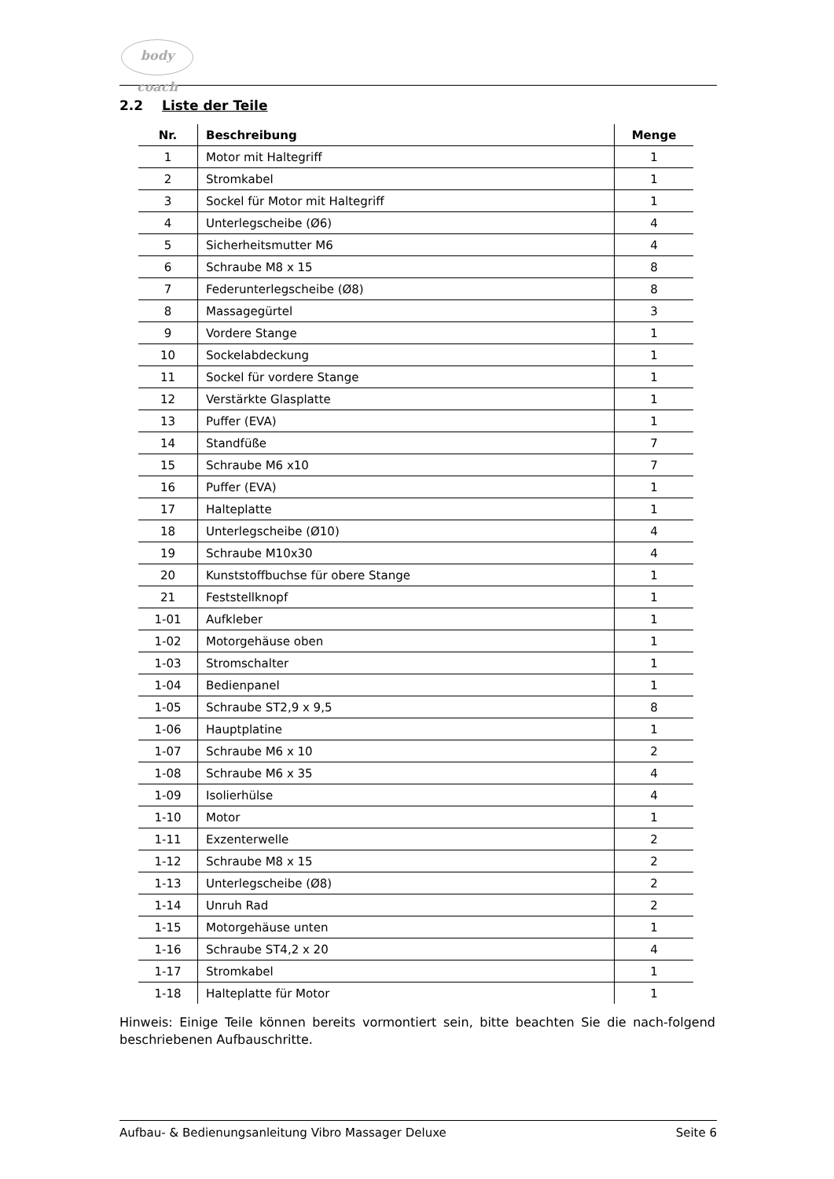body coach
2.2 Liste der Teile
| Nr. | Beschreibung | Menge |
| --- | --- | --- |
| 1 | Motor mit Haltegriff | 1 |
| 2 | Stromkabel | 1 |
| 3 | Sockel für Motor mit Haltegriff | 1 |
| 4 | Unterlegscheibe (Ø6) | 4 |
| 5 | Sicherheitsmutter M6 | 4 |
| 6 | Schraube M8 x 15 | 8 |
| 7 | Federunterlegscheibe (Ø8) | 8 |
| 8 | Massagegürtel | 3 |
| 9 | Vordere Stange | 1 |
| 10 | Sockelabdeckung | 1 |
| 11 | Sockel für vordere Stange | 1 |
| 12 | Verstärkte Glasplatte | 1 |
| 13 | Puffer (EVA) | 1 |
| 14 | Standfüße | 7 |
| 15 | Schraube M6 x10 | 7 |
| 16 | Puffer (EVA) | 1 |
| 17 | Halteplatte | 1 |
| 18 | Unterlegscheibe (Ø10) | 4 |
| 19 | Schraube M10x30 | 4 |
| 20 | Kunststoffbuchse für obere Stange | 1 |
| 21 | Feststellknopf | 1 |
| 1-01 | Aufkleber | 1 |
| 1-02 | Motorgehäuse oben | 1 |
| 1-03 | Stromschalter | 1 |
| 1-04 | Bedienpanel | 1 |
| 1-05 | Schraube ST2,9 x 9,5 | 8 |
| 1-06 | Hauptplatine | 1 |
| 1-07 | Schraube M6 x 10 | 2 |
| 1-08 | Schraube M6 x 35 | 4 |
| 1-09 | Isolierhülse | 4 |
| 1-10 | Motor | 1 |
| 1-11 | Exzenterwelle | 2 |
| 1-12 | Schraube M8 x 15 | 2 |
| 1-13 | Unterlegscheibe (Ø8) | 2 |
| 1-14 | Unruh Rad | 2 |
| 1-15 | Motorgehäuse unten | 1 |
| 1-16 | Schraube ST4,2 x 20 | 4 |
| 1-17 | Stromkabel | 1 |
| 1-18 | Halteplatte für Motor | 1 |
Hinweis: Einige Teile können bereits vormontiert sein, bitte beachten Sie die nach-folgend beschriebenen Aufbauschritte.
Aufbau- & Bedienungsanleitung Vibro Massager Deluxe Seite 6